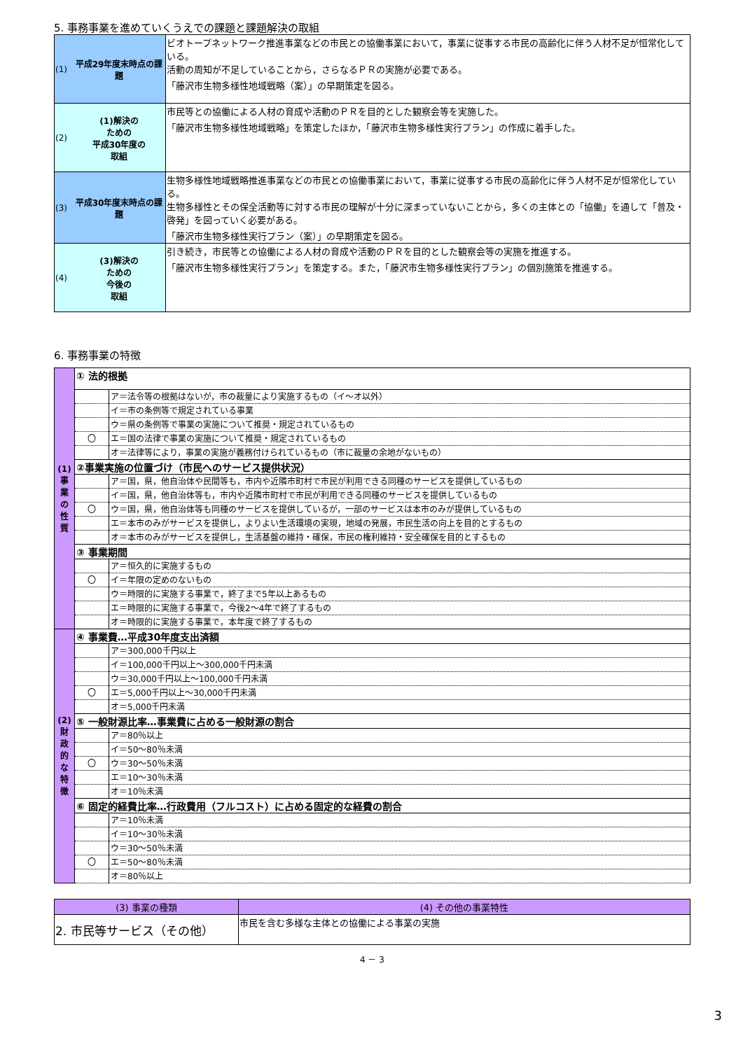5. 事務事業を進めていくうえでの課題と課題解決の取組
| (1) | 平成29年度末時点の課題 | ビオトープネットワーク推進事業などの市民との協働事業において，事業に従事する市民の高齢化に伴う人材不足が恒常化している。 活動の周知が不足していることから，さらなるＰＲの実施が必要である。 「藤沢市生物多様性地域戦略（案）」の早期策定を図る。 |
| (2) | (1)解決の ための 平成30年度の 取組 | 市民等との協働による人材の育成や活動のＰＲを目的とした観察会等を実施した。 「藤沢市生物多様性地域戦略」を策定したほか，「藤沢市生物多様性実行プラン」の作成に着手した。 |
| (3) | 平成30年度末時点の課題 | 生物多様性地域戦略推進事業などの市民との協働事業において，事業に従事する市民の高齢化に伴う人材不足が恒常化している。 生物多様性とその保全活動等に対する市民の理解が十分に深まっていないことから，多くの主体との「協働」を通して「普及・啓発」を図っていく必要がある。 「藤沢市生物多様性実行プラン（案）」の早期策定を図る。 |
| (4) | (3)解決の ための 今後の 取組 | 引き続き，市民等との協働による人材の育成や活動のＰＲを目的とした観察会等の実施を推進する。 「藤沢市生物多様性実行プラン」を策定する。また，「藤沢市生物多様性実行プラン」の個別施策を推進する。 |
6. 事務事業の特徴
| (1) 事 業 の 性 質 | ① 法的根拠 | |
| | | ア＝法令等の根拠はないが，市の裁量により実施するもの（イ～オ以外） |
| | | イ＝市の条例等で規定されている事業 |
| | | ウ＝県の条例等で事業の実施について推奨・規定されているもの |
| | 〇 | エ＝国の法律で事業の実施について推奨・規定されているもの |
| | | オ＝法律等により，事業の実施が義務付けられているもの（市に裁量の余地がないもの） |
| | ②事業実施の位置づけ（市民へのサービス提供状況） | |
| | | ア＝国，県，他自治体や民間等も，市内や近隣市町村で市民が利用できる同種のサービスを提供しているもの |
| | | イ＝国，県，他自治体等も，市内や近隣市町村で市民が利用できる同種のサービスを提供しているもの |
| | 〇 | ウ＝国，県，他自治体等も同種のサービスを提供しているが，一部のサービスは本市のみが提供しているもの |
| | | エ＝本市のみがサービスを提供し，よりよい生活環境の実現，地域の発展，市民生活の向上を目的とするもの |
| | | オ＝本市のみがサービスを提供し，生活基盤の維持・確保，市民の権利維持・安全確保を目的とするもの |
| | ③ 事業期間 | |
| | | ア＝恒久的に実施するもの |
| | 〇 | イ＝年限の定めのないもの |
| | | ウ＝時限的に実施する事業で，終了まで5年以上あるもの |
| | | エ＝時限的に実施する事業で，今後2～4年で終了するもの |
| | | オ＝時限的に実施する事業で，本年度で終了するもの |
| (2) 財 政 的 な 特 徴 | ④ 事業費…平成30年度支出済額 | |
| | | ア＝300,000千円以上 |
| | | イ＝100,000千円以上～300,000千円未満 |
| | | ウ＝30,000千円以上～100,000千円未満 |
| | 〇 | エ＝5,000千円以上～30,000千円未満 |
| | | オ＝5,000千円未満 |
| | ⑤ 一般財源比率…事業費に占める一般財源の割合 | |
| | | ア＝80％以上 |
| | | イ＝50～80％未満 |
| | 〇 | ウ＝30～50％未満 |
| | | エ＝10～30％未満 |
| | | オ＝10％未満 |
| | ⑥ 固定的経費比率…行政費用（フルコスト）に占める固定的な経費の割合 | |
| | | ア＝10％未満 |
| | | イ＝10～30％未満 |
| | | ウ＝30～50％未満 |
| | 〇 | エ＝50～80％未満 |
| | | オ＝80％以上 |
| (3) 事業の種類 | (4) その他の事業特性 |
| --- | --- |
| 2. 市民等サービス（その他） | 市民を含む多様な主体との協働による事業の実施 |
4 － 3
3